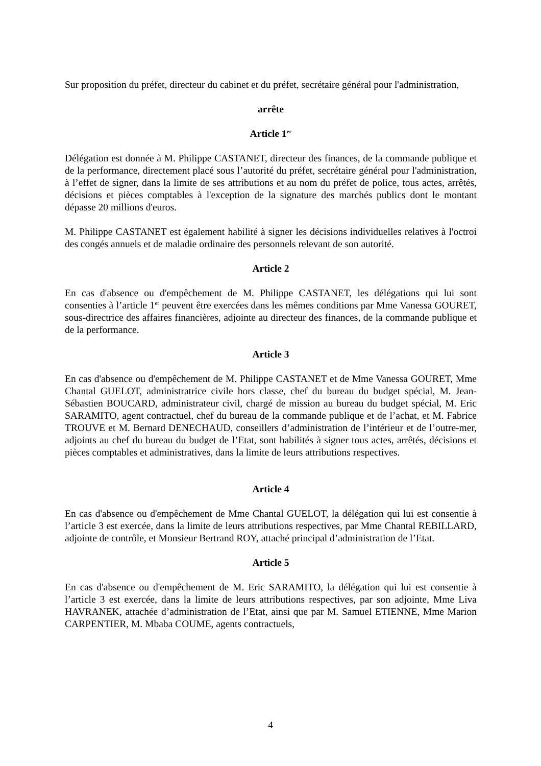Sur proposition du préfet, directeur du cabinet et du préfet, secrétaire général pour l'administration,
arrête
Article 1<sup>er</sup>
Délégation est donnée à M. Philippe CASTANET, directeur des finances, de la commande publique et de la performance, directement placé sous l’autorité du préfet, secrétaire général pour l'administration, à l’effet de signer, dans la limite de ses attributions et au nom du préfet de police, tous actes, arrêtés, décisions et pièces comptables à l'exception de la signature des marchés publics dont le montant dépasse 20 millions d'euros.
M. Philippe CASTANET est également habilité à signer les décisions individuelles relatives à l'octroi des congés annuels et de maladie ordinaire des personnels relevant de son autorité.
Article 2
En cas d'absence ou d'empêchement de M. Philippe CASTANET, les délégations qui lui sont consenties à l’article 1<sup>er</sup> peuvent être exercées dans les mêmes conditions par Mme Vanessa GOURET, sous-directrice des affaires financières, adjointe au directeur des finances, de la commande publique et de la performance.
Article 3
En cas d'absence ou d'empêchement de M. Philippe CASTANET et de Mme Vanessa GOURET, Mme Chantal GUELOT, administratrice civile hors classe, chef du bureau du budget spécial, M. Jean-Sébastien BOUCARD, administrateur civil, chargé de mission au bureau du budget spécial, M. Eric SARAMITO, agent contractuel, chef du bureau de la commande publique et de l’achat, et M. Fabrice TROUVE et M. Bernard DENECHAUD, conseillers d’administration de l’intérieur et de l’outre-mer, adjoints au chef du bureau du budget de l’Etat, sont habilités à signer tous actes, arrêtés, décisions et pièces comptables et administratives, dans la limite de leurs attributions respectives.
Article 4
En cas d'absence ou d'empêchement de Mme Chantal GUELOT, la délégation qui lui est consentie à l’article 3 est exercée, dans la limite de leurs attributions respectives, par Mme Chantal REBILLARD, adjointe de contrôle, et Monsieur Bertrand ROY, attaché principal d’administration de l’Etat.
Article 5
En cas d'absence ou d'empêchement de M. Eric SARAMITO, la délégation qui lui est consentie à l’article 3 est exercée, dans la limite de leurs attributions respectives, par son adjointe, Mme Liva HAVRANEK, attachée d’administration de l’Etat, ainsi que par M. Samuel ETIENNE, Mme Marion CARPENTIER, M. Mbaba COUME, agents contractuels,
4